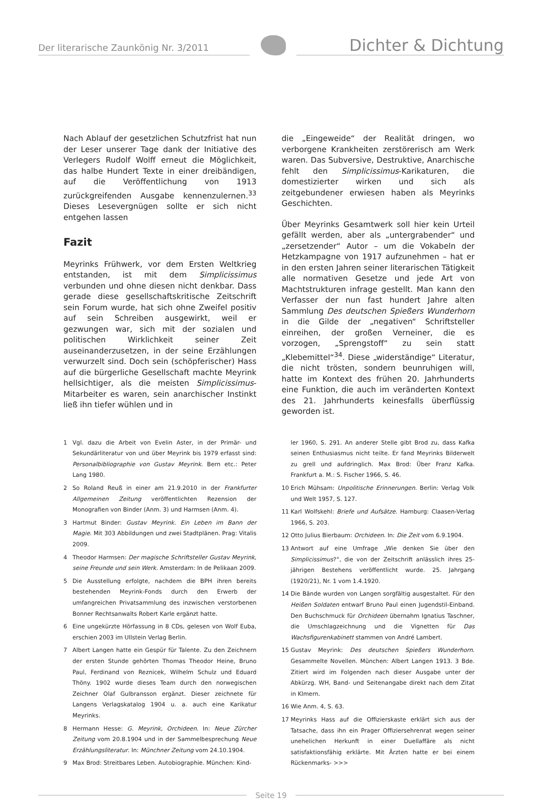Der literarische Zaunkönig Nr. 3/2011
Dichter & Dichtung
Nach Ablauf der gesetzlichen Schutzfrist hat nun der Leser unserer Tage dank der Initiative des Verlegers Rudolf Wolff erneut die Möglichkeit, das halbe Hundert Texte in einer dreibändigen, auf die Veröffentlichung von 1913 zurückgreifenden Ausgabe kennenzulernen.<sup>33</sup> Dieses Lesevergnügen sollte er sich nicht entgehen lassen
Fazit
Meyrinks Frühwerk, vor dem Ersten Weltkrieg entstanden, ist mit dem Simplicissimus verbunden und ohne diesen nicht denkbar. Dass gerade diese gesellschaftskritische Zeitschrift sein Forum wurde, hat sich ohne Zweifel positiv auf sein Schreiben ausgewirkt, weil er gezwungen war, sich mit der sozialen und politischen Wirklichkeit seiner Zeit auseinanderzusetzen, in der seine Erzählungen verwurzelt sind. Doch sein (schöpferischer) Hass auf die bürgerliche Gesellschaft machte Meyrink hellsichtiger, als die meisten Simplicissimus-Mitarbeiter es waren, sein anarchischer Instinkt ließ ihn tiefer wühlen und in
die „Eingeweide“ der Realität dringen, wo verborgene Krankheiten zerstörerisch am Werk waren. Das Subversive, Destruktive, Anarchische fehlt den Simplicissimus-Karikaturen, die domestizierter wirken und sich als zeitgebundener erwiesen haben als Meyrinks Geschichten.
Über Meyrinks Gesamtwerk soll hier kein Urteil gefällt werden, aber als „untergrabender“ und „zersetzender“ Autor – um die Vokabeln der Hetzkampagne von 1917 aufzunehmen – hat er in den ersten Jahren seiner literarischen Tätigkeit alle normativen Gesetze und jede Art von Machtstrukturen infrage gestellt. Man kann den Verfasser der nun fast hundert Jahre alten Sammlung Des deutschen Spießers Wunderhorn in die Gilde der „negativen“ Schriftsteller einreihen, der großen Verneiner, die es vorzogen, „Sprengstoff“ zu sein statt „Klebemittel“<sup>34</sup>. Diese „widerständige“ Literatur, die nicht trösten, sondern beunruhigen will, hatte im Kontext des frühen 20. Jahrhunderts eine Funktion, die auch im veränderten Kontext des 21. Jahrhunderts keinesfalls überflüssig geworden ist.
1 Vgl. dazu die Arbeit von Evelin Aster, in der Primär- und Sekundärliteratur von und über Meyrink bis 1979 erfasst sind: Personalbibliographie von Gustav Meyrink. Bern etc.: Peter Lang 1980.
2 So Roland Reuß in einer am 21.9.2010 in der Frankfurter Allgemeinen Zeitung veröffentlichten Rezension der Monografien von Binder (Anm. 3) und Harmsen (Anm. 4).
3 Hartmut Binder: Gustav Meyrink. Ein Leben im Bann der Magie. Mit 303 Abbildungen und zwei Stadtplänen. Prag: Vitalis 2009.
4 Theodor Harmsen: Der magische Schriftsteller Gustav Meyrink, seine Freunde und sein Werk. Amsterdam: In de Pelikaan 2009.
5 Die Ausstellung erfolgte, nachdem die BPH ihren bereits bestehenden Meyrink-Fonds durch den Erwerb der umfangreichen Privatsammlung des inzwischen verstorbenen Bonner Rechtsanwalts Robert Karle ergänzt hatte.
6 Eine ungekürzte Hörfassung in 8 CDs, gelesen von Wolf Euba, erschien 2003 im Ullstein Verlag Berlin.
7 Albert Langen hatte ein Gespür für Talente. Zu den Zeichnern der ersten Stunde gehörten Thomas Theodor Heine, Bruno Paul, Ferdinand von Reznicek, Wilhelm Schulz und Eduard Thöny. 1902 wurde dieses Team durch den norwegischen Zeichner Olaf Gulbransson ergänzt. Dieser zeichnete für Langens Verlagskatalog 1904 u. a. auch eine Karikatur Meyrinks.
8 Hermann Hesse: G. Meyrink, Orchideen. In: Neue Zürcher Zeitung vom 20.8.1904 und in der Sammelbesprechung Neue Erzählungsliteratur. In: Münchner Zeitung vom 24.10.1904.
9 Max Brod: Streitbares Leben. Autobiographie. München: Kind-
ler 1960, S. 291. An anderer Stelle gibt Brod zu, dass Kafka seinen Enthusiasmus nicht teilte. Er fand Meyrinks Bilderwelt zu grell und aufdringlich. Max Brod: Über Franz Kafka. Frankfurt a. M.: S. Fischer 1966, S. 46.
10 Erich Mühsam: Unpolitische Erinnerungen. Berlin: Verlag Volk und Welt 1957, S. 127.
11 Karl Wolfskehl: Briefe und Aufsätze. Hamburg: Claasen-Verlag 1966, S. 203.
12 Otto Julius Bierbaum: Orchideen. In: Die Zeit vom 6.9.1904.
13 Antwort auf eine Umfrage „Wie denken Sie über den Simplicissimus?“, die von der Zeitschrift anlässlich ihres 25-jährigen Bestehens veröffentlicht wurde. 25. Jahrgang (1920/21), Nr. 1 vom 1.4.1920.
14 Die Bände wurden von Langen sorgfältig ausgestaltet. Für den Heißen Soldaten entwarf Bruno Paul einen Jugendstil-Einband. Den Buchschmuck für Orchideen übernahm Ignatius Taschner, die Umschlagzeichnung und die Vignetten für Das Wachsfigurenkabinett stammen von André Lambert.
15 Gustav Meyrink: Des deutschen Spießers Wunderhorn. Gesammelte Novellen. München: Albert Langen 1913. 3 Bde. Zitiert wird im Folgenden nach dieser Ausgabe unter der Abkürzg. WH, Band- und Seitenangabe direkt nach dem Zitat in Klmern.
16 Wie Anm. 4, S. 63.
17 Meyrinks Hass auf die Offizierskaste erklärt sich aus der Tatsache, dass ihn ein Prager Offiziersehrenrat wegen seiner unehelichen Herkunft in einer Duellaffäre als nicht satisfaktionsfähig erklärte. Mit Ärzten hatte er bei einem Rückenmarks- >>>
Seite 19